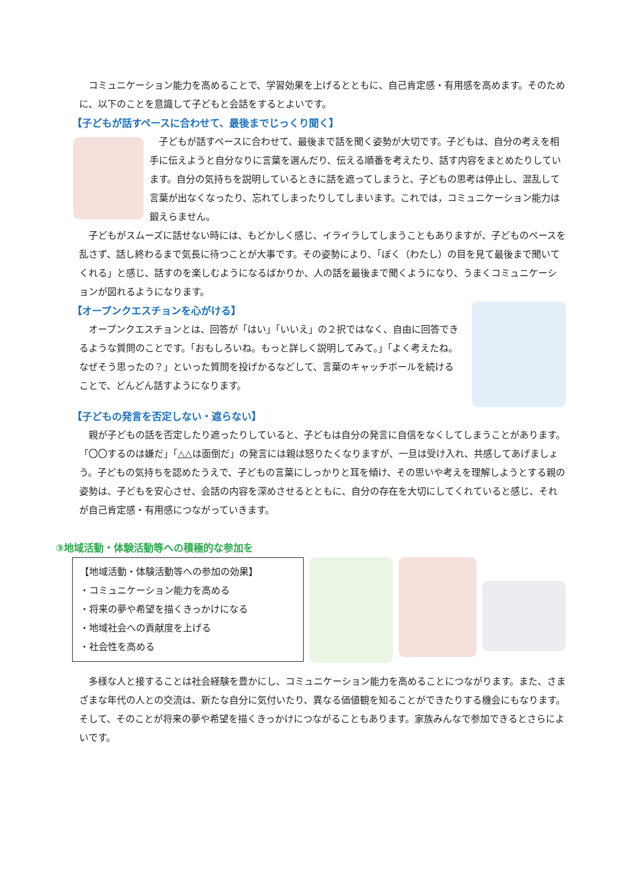コミュニケーション能力を高めることで、学習効果を上げるとともに、自己肯定感・有用感を高めます。そのために、以下のことを意識して子どもと会話をするとよいです。
【子どもが話すペースに合わせて、最後までじっくり聞く】
子どもが話すペースに合わせて、最後まで話を聞く姿勢が大切です。子どもは、自分の考えを相手に伝えようと自分なりに言葉を選んだり、伝える順番を考えたり、話す内容をまとめたりしています。自分の気持ちを説明しているときに話を遮ってしまうと、子どもの思考は停止し、混乱して言葉が出なくなったり、忘れてしまったりしてしまいます。これでは，コミュニケーション能力は鍛えらません。
子どもがスムーズに話せない時には、もどかしく感じ、イライラしてしまうこともありますが、子どものペースを乱さず、話し終わるまで気長に待つことが大事です。その姿勢により、「ぼく（わたし）の目を見て最後まで聞いてくれる」と感じ、話すのを楽しむようになるばかりか、人の話を最後まで聞くようになり、うまくコミュニケーションが図れるようになります。
【オープンクエスチョンを心がける】
オープンクエスチョンとは、回答が「はい」「いいえ」の２択ではなく、自由に回答できるような質問のことです。「おもしろいね。もっと詳しく説明してみて。」「よく考えたね。なぜそう思ったの？」といった質問を投げかるなどして、言葉のキャッチボールを続けることで、どんどん話すようになります。
【子どもの発言を否定しない・遮らない】
親が子どもの話を否定したり遮ったりしていると、子どもは自分の発言に自信をなくしてしまうことがあります。「〇〇するのは嫌だ」「△△は面倒だ」の発言には親は怒りたくなりますが、一旦は受け入れ、共感してあげましょう。子どもの気持ちを認めたうえで、子どもの言葉にしっかりと耳を傾け、その思いや考えを理解しようとする親の姿勢は、子どもを安心させ、会話の内容を深めさせるとともに、自分の存在を大切にしてくれていると感じ、それが自己肯定感・有用感につながっていきます。
③地域活動・体験活動等への積極的な参加を
【地域活動・体験活動等への参加の効果】
・コミュニケーション能力を高める
・将来の夢や希望を描くきっかけになる
・地域社会への貢献度を上げる
・社会性を高める
多様な人と接することは社会経験を豊かにし、コミュニケーション能力を高めることにつながります。また、さまざまな年代の人との交流は、新たな自分に気付いたり、異なる価値観を知ることができたりする機会にもなります。そして、そのことが将来の夢や希望を描くきっかけにつながることもあります。家族みんなで参加できるとさらによいです。